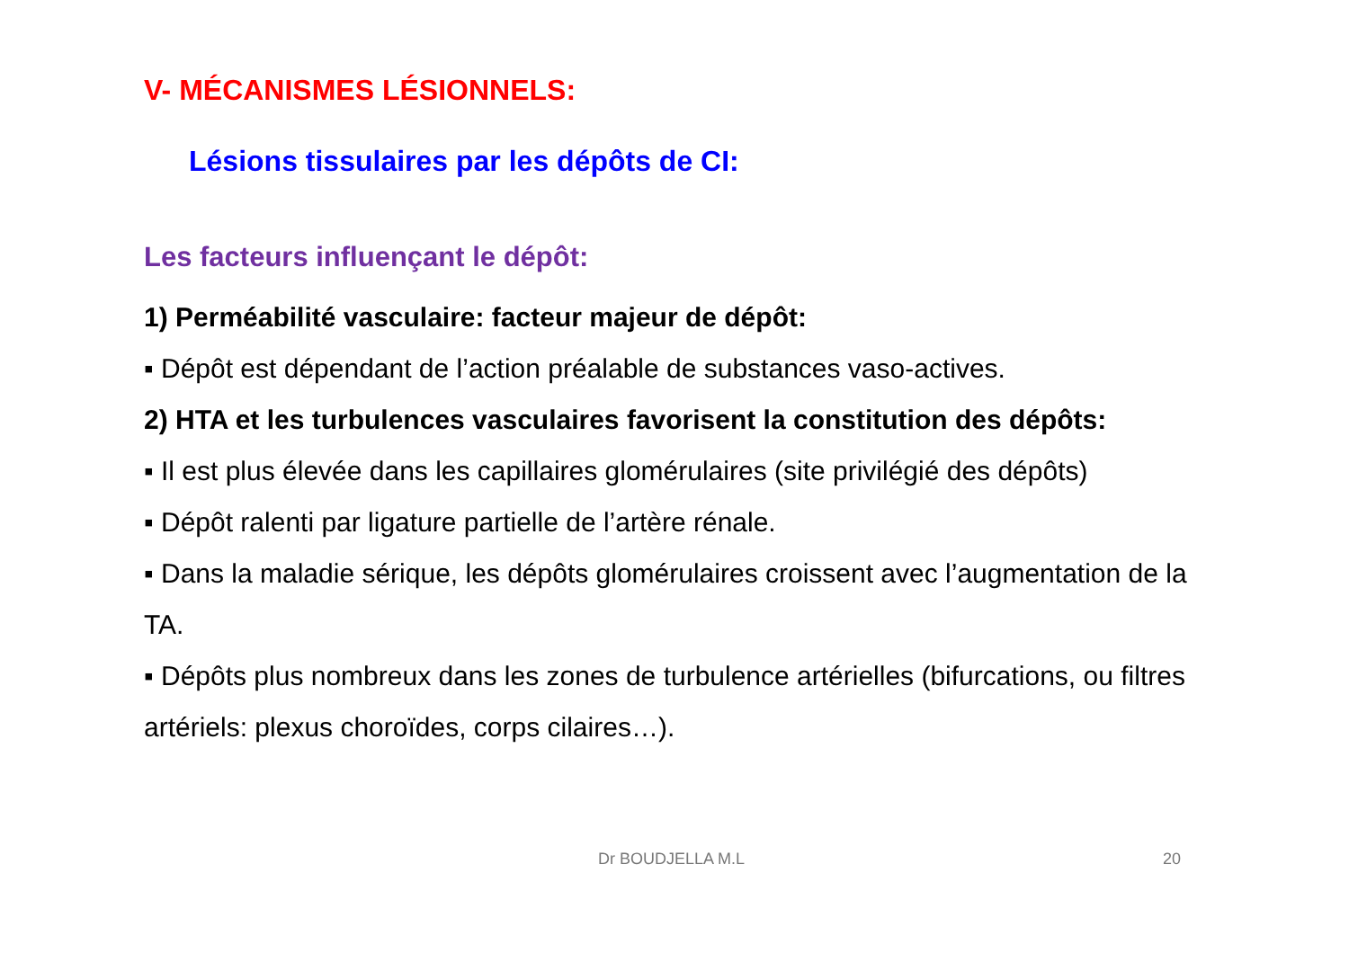V- MÉCANISMES LÉSIONNELS:
Lésions tissulaires par les dépôts de CI:
Les facteurs influençant le dépôt:
1) Perméabilité vasculaire: facteur majeur de dépôt:
▪ Dépôt est dépendant de l’action préalable de substances vaso-actives.
2) HTA et les turbulences vasculaires favorisent la constitution des dépôts:
▪ Il est plus élevée dans les capillaires glomérulaires (site privilégié des dépôts)
▪ Dépôt ralenti par ligature partielle de l’artère rénale.
▪ Dans la maladie sérique, les dépôts glomérulaires croissent avec l’augmentation de la TA.
▪ Dépôts plus nombreux dans les zones de turbulence artérielles (bifurcations, ou filtres artériels: plexus choroïdes, corps cilaires…).
Dr BOUDJELLA M.L 20